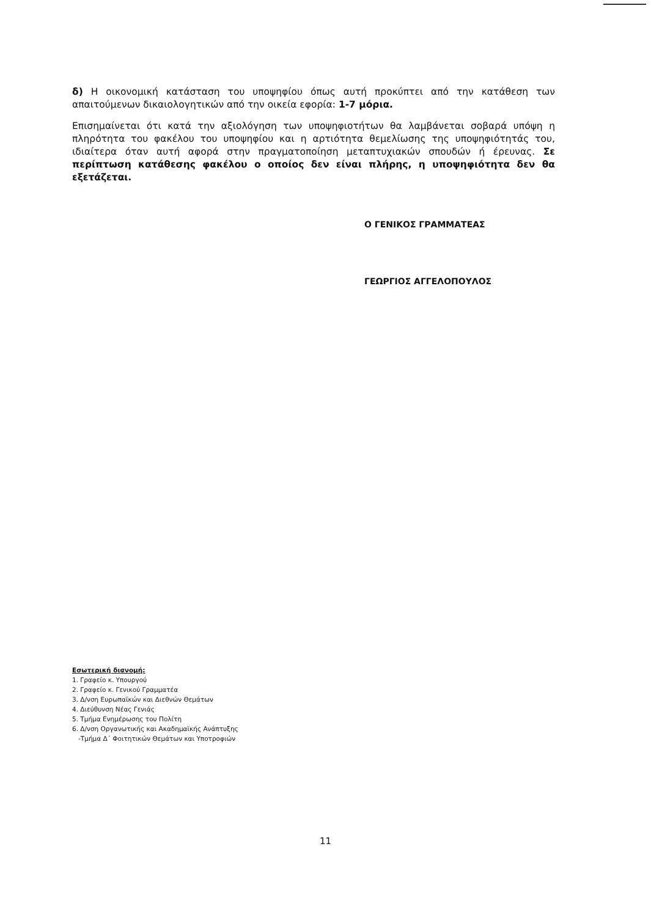δ) Η οικονομική κατάσταση του υποψηφίου όπως αυτή προκύπτει από την κατάθεση των απαιτούμενων δικαιολογητικών από την οικεία εφορία: 1-7 μόρια.
Επισημαίνεται ότι κατά την αξιολόγηση των υποψηφιοτήτων θα λαμβάνεται σοβαρά υπόψη η πληρότητα του φακέλου του υποψηφίου και η αρτιότητα θεμελίωσης της υποψηφιότητάς του, ιδιαίτερα όταν αυτή αφορά στην πραγματοποίηση μεταπτυχιακών σπουδών ή έρευνας. Σε περίπτωση κατάθεσης φακέλου ο οποίος δεν είναι πλήρης, η υποψηφιότητα δεν θα εξετάζεται.
Ο ΓΕΝΙΚΟΣ ΓΡΑΜΜΑΤΕΑΣ
ΓΕΩΡΓΙΟΣ ΑΓΓΕΛΟΠΟΥΛΟΣ
Εσωτερική διανομή:
1. Γραφείο κ. Υπουργού
2. Γραφείο κ. Γενικού Γραμματέα
3. Δ/νση Ευρωπαϊκών και Διεθνών Θεμάτων
4. Διεύθυνση Νέας Γενιάς
5. Τμήμα Ενημέρωσης του Πολίτη
6. Δ/νση Οργανωτικής και Ακαδημαϊκής Ανάπτυξης
-Τμήμα Δ΄ Φοιτητικών Θεμάτων και Υποτροφιών
11